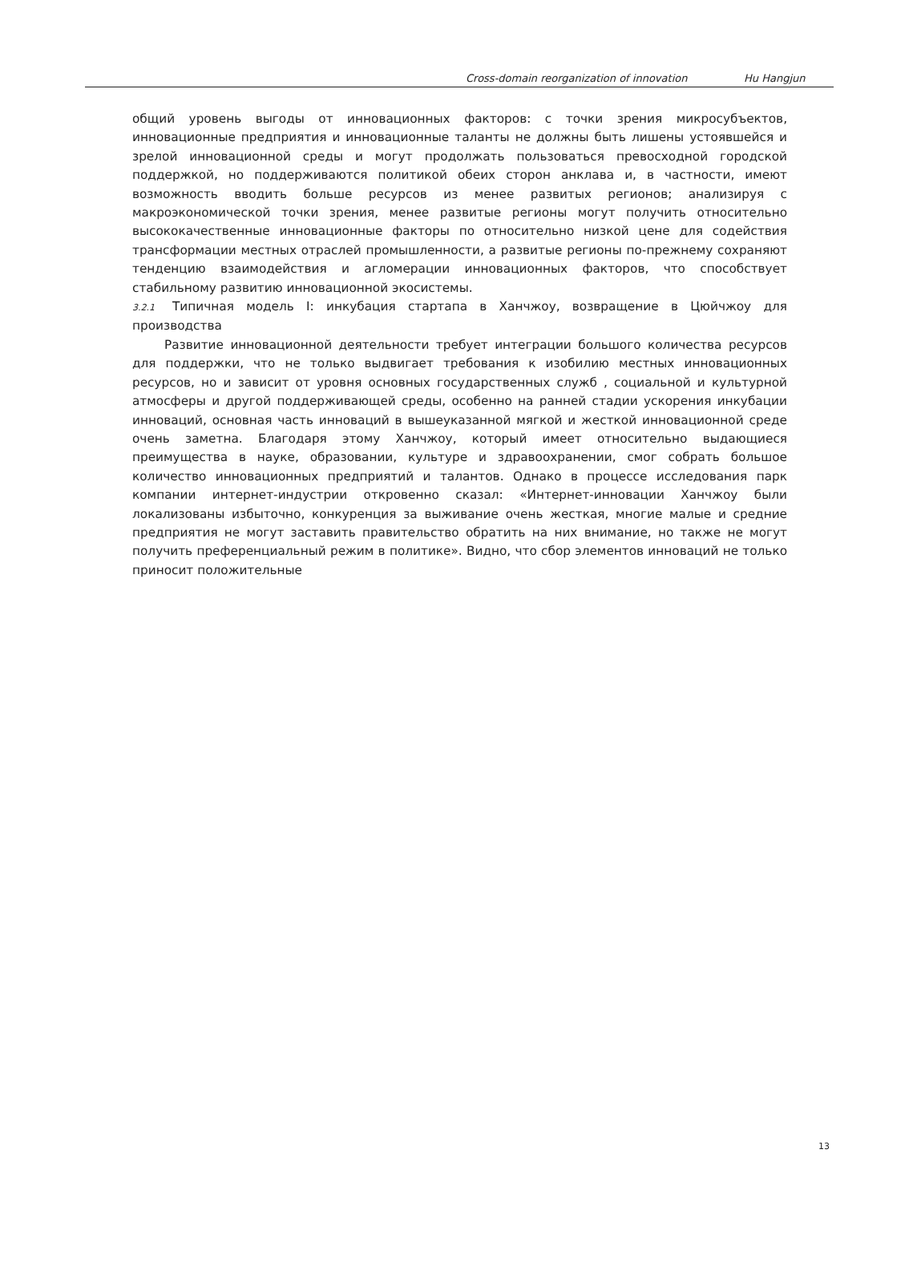Cross-domain reorganization of innovation Hu Hangjun
общий уровень выгоды от инновационных факторов: с точки зрения микросубъектов, инновационные предприятия и инновационные таланты не должны быть лишены устоявшейся и зрелой инновационной среды и могут продолжать пользоваться превосходной городской поддержкой, но поддерживаются политикой обеих сторон анклава и, в частности, имеют возможность вводить больше ресурсов из менее развитых регионов; анализируя с макроэкономической точки зрения, менее развитые регионы могут получить относительно высококачественные инновационные факторы по относительно низкой цене для содействия трансформации местных отраслей промышленности, а развитые регионы по-прежнему сохраняют тенденцию взаимодействия и агломерации инновационных факторов, что способствует стабильному развитию инновационной экосистемы.
3.2.1 Типичная модель I: инкубация стартапа в Ханчжоу, возвращение в Цюйчжоу для производства
Развитие инновационной деятельности требует интеграции большого количества ресурсов для поддержки, что не только выдвигает требования к изобилию местных инновационных ресурсов, но и зависит от уровня основных государственных служб , социальной и культурной атмосферы и другой поддерживающей среды, особенно на ранней стадии ускорения инкубации инноваций, основная часть инноваций в вышеуказанной мягкой и жесткой инновационной среде очень заметна. Благодаря этому Ханчжоу, который имеет относительно выдающиеся преимущества в науке, образовании, культуре и здравоохранении, смог собрать большое количество инновационных предприятий и талантов. Однако в процессе исследования парк компании интернет-индустрии откровенно сказал: «Интернет-инновации Ханчжоу были локализованы избыточно, конкуренция за выживание очень жесткая, многие малые и средние предприятия не могут заставить правительство обратить на них внимание, но также не могут получить преференциальный режим в политике». Видно, что сбор элементов инноваций не только приносит положительные
13